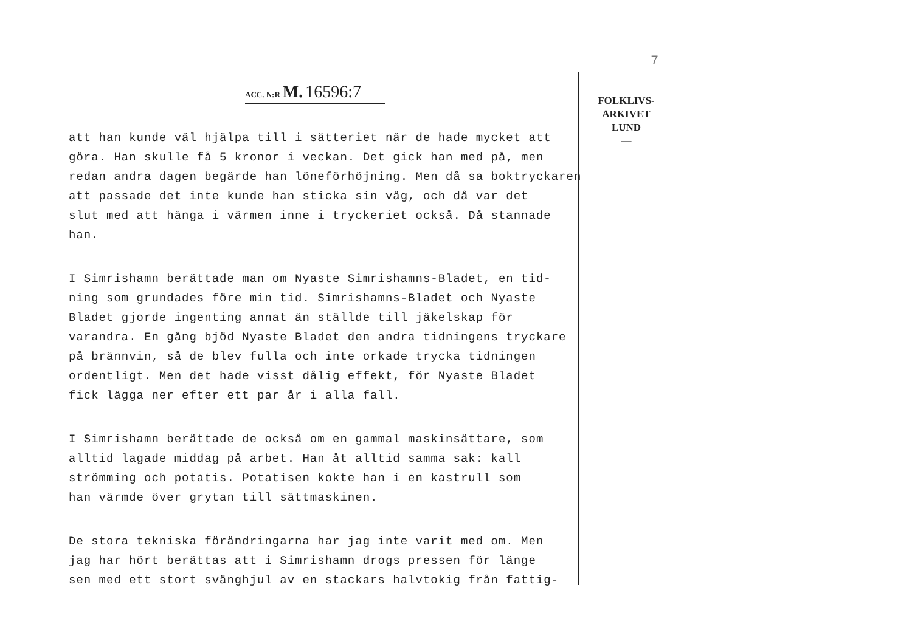7
FOLKLIVS-
ARKIVET
LUND
—
ACC. N:R M. 16596:7
att han kunde väl hjälpa till i sätteriet när de hade mycket att
göra. Han skulle få 5 kronor i veckan. Det gick han med på, men
redan andra dagen begärde han löneförhöjning. Men då sa boktryckaren
att passade det inte kunde han sticka sin väg, och då var det
slut med att hänga i värmen inne i tryckeriet också. Då stannade
han.
I Simrishamn berättade man om Nyaste Simrishamns-Bladet, en tid-
ning som grundades före min tid. Simrishamns-Bladet och Nyaste
Bladet gjorde ingenting annat än ställde till jäkelskap för
varandra. En gång bjöd Nyaste Bladet den andra tidningens tryckare
på brännvin, så de blev fulla och inte orkade trycka tidningen
ordentligt. Men det hade visst dålig effekt, för Nyaste Bladet
fick lägga ner efter ett par år i alla fall.
I Simrishamn berättade de också om en gammal maskinsättare, som
alltid lagade middag på arbet. Han åt alltid samma sak: kall
strömming och potatis. Potatisen kokte han i en kastrull som
han värmde över grytan till sättmaskinen.
De stora tekniska förändringarna har jag inte varit med om. Men
jag har hört berättas att i Simrishamn drogs pressen för länge
sen med ett stort svänghjul av en stackars halvtokig från fattig-